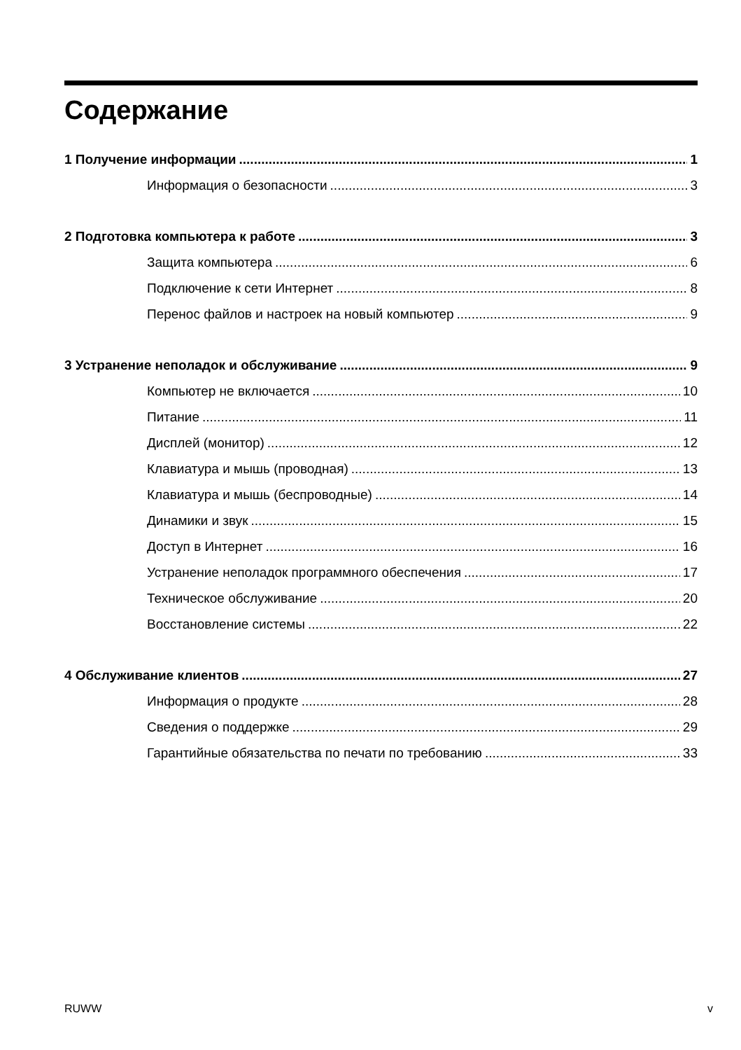Содержание
1 Получение информации 1
Информация о безопасности 3
2 Подготовка компьютера к работе 3
Защита компьютера 6
Подключение к сети Интернет 8
Перенос файлов и настроек на новый компьютер 9
3 Устранение неполадок и обслуживание 9
Компьютер не включается 10
Питание 11
Дисплей (монитор) 12
Клавиатура и мышь (проводная) 13
Клавиатура и мышь (беспроводные) 14
Динамики и звук 15
Доступ в Интернет 16
Устранение неполадок программного обеспечения 17
Техническое обслуживание 20
Восстановление системы 22
4 Обслуживание клиентов 27
Информация о продукте 28
Сведения о поддержке 29
Гарантийные обязательства по печати по требованию 33
RUWW v